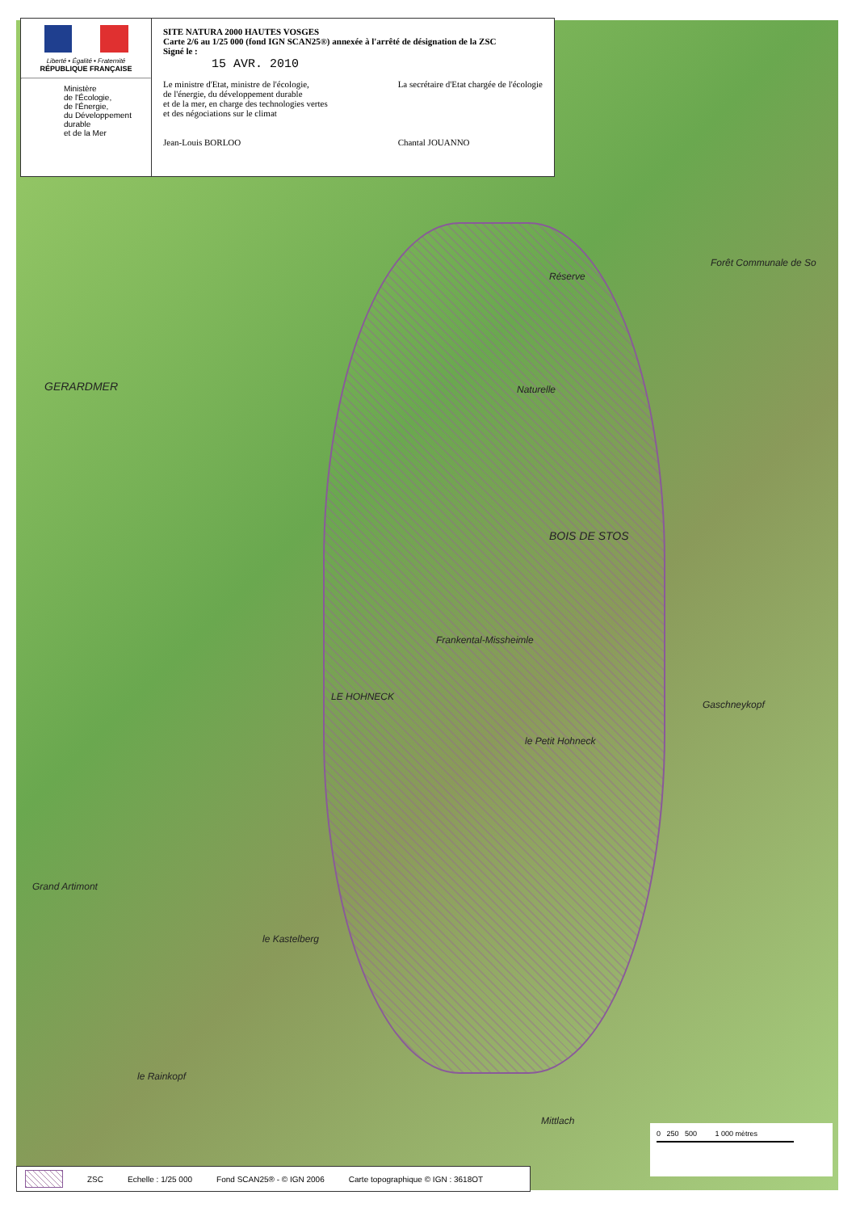Liberté • Égalité • Fraternité
RÉPUBLIQUE FRANÇAISE
Ministère
de l'Écologie,
de l'Énergie,
du Développement
durable
et de la Mer
SITE NATURA 2000 HAUTES VOSGES
Carte 2/6 au 1/25 000 (fond IGN SCAN25®) annexée à l'arrêté de désignation de la ZSC
Signé le :
15 AVR. 2010
Le ministre d'Etat, ministre de l'écologie,
de l'énergie, du développement durable
et de la mer, en charge des technologies vertes
et des négociations sur le climat
Jean-Louis BORLOO
La secrétaire d'Etat chargée de l'écologie
Chantal JOUANNO
GERARDMER Naturelle
Réserve
Forêt Communale de So
Frankental-Missheimle
LE HOHNECK
le Petit Hohneck
Grand Artimont
le Kastelberg
le Rainkopf
Mittlach
Gaschneykopf
BOIS DE STOS
0 250 500 1 000 mètres
ZSC Echelle : 1/25 000 Fond SCAN25® - © IGN 2006 Carte topographique © IGN : 3618OT